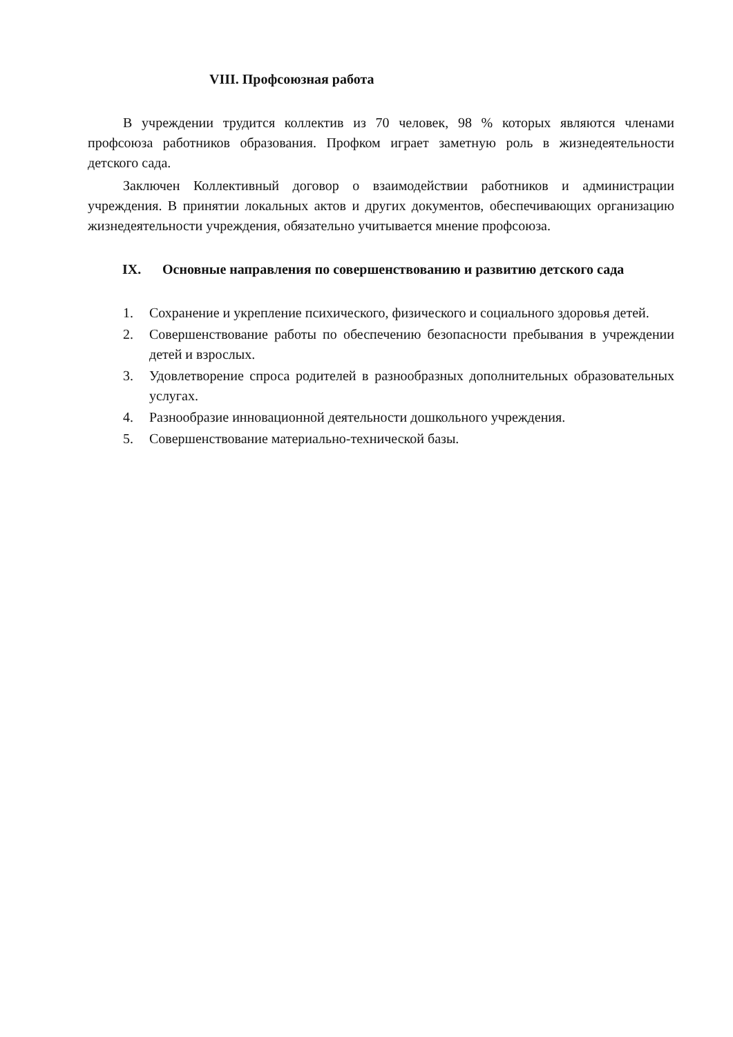VIII. Профсоюзная работа
В учреждении трудится коллектив из 70 человек, 98 % которых являются членами профсоюза работников образования. Профком играет заметную роль в жизнедеятельности детского сада.
Заключен Коллективный договор о взаимодействии работников и администрации учреждения. В принятии локальных актов и других документов, обеспечивающих организацию жизнедеятельности учреждения, обязательно учитывается мнение профсоюза.
IX. Основные направления по совершенствованию и развитию детского сада
1. Сохранение и укрепление психического, физического и социального здоровья детей.
2. Совершенствование работы по обеспечению безопасности пребывания в учреждении детей и взрослых.
3. Удовлетворение спроса родителей в разнообразных дополнительных образовательных услугах.
4. Разнообразие инновационной деятельности дошкольного учреждения.
5. Совершенствование материально-технической базы.